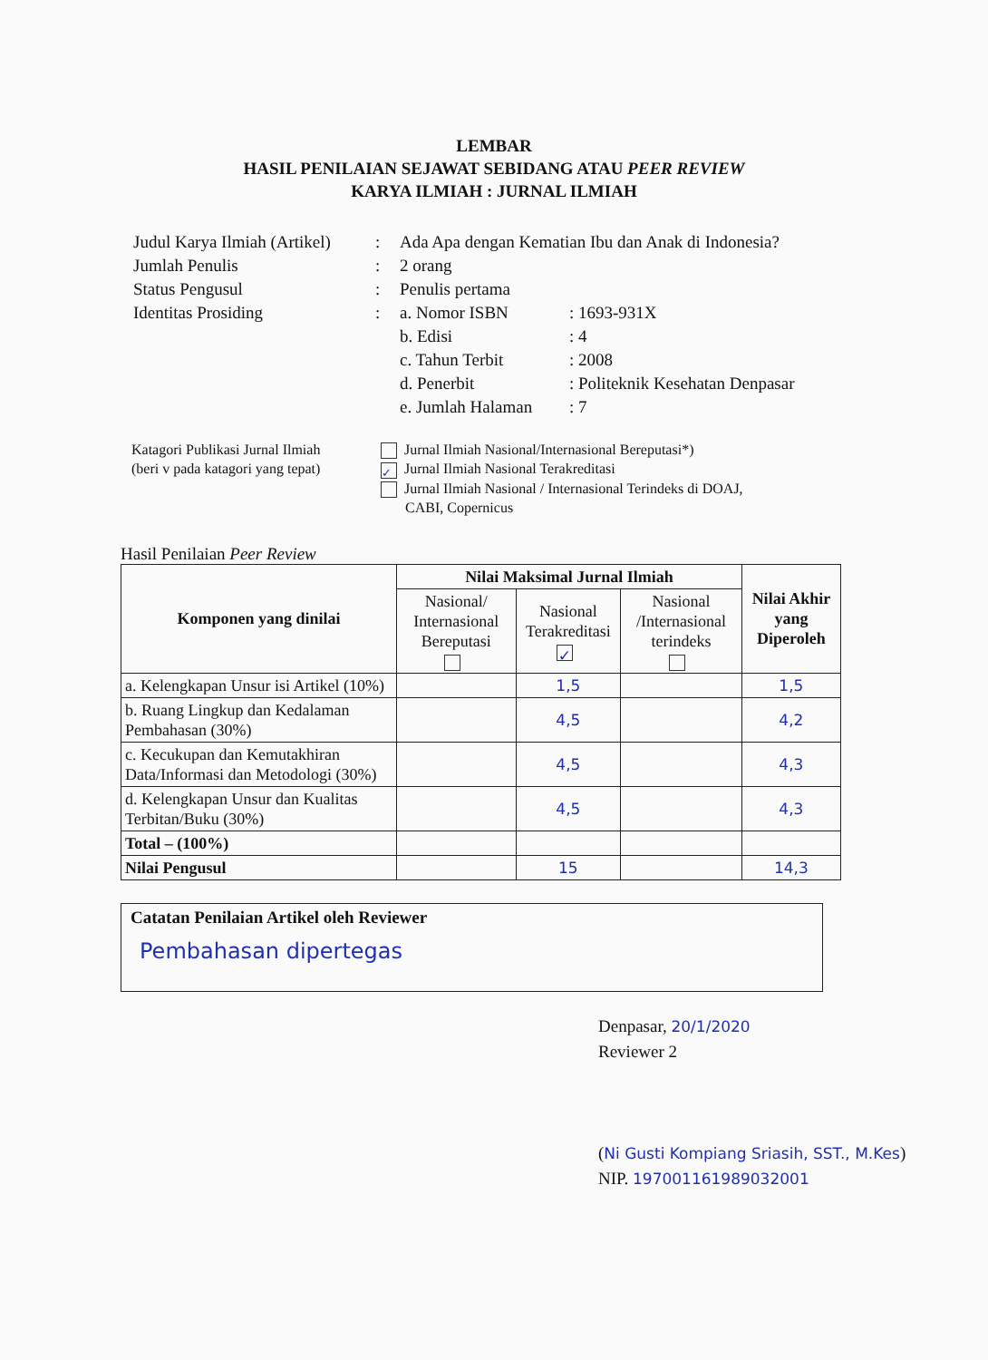LEMBAR
HASIL PENILAIAN SEJAWAT SEBIDANG ATAU PEER REVIEW
KARYA ILMIAH : JURNAL ILMIAH
| Judul Karya Ilmiah (Artikel) | : | Ada Apa dengan Kematian Ibu dan Anak di Indonesia? | |
| Jumlah Penulis | : | 2 orang | |
| Status Pengusul | : | Penulis pertama | |
| Identitas Prosiding | : | a. Nomor ISBN | : 1693-931X |
| | | b. Edisi | : 4 |
| | | c. Tahun Terbit | : 2008 |
| | | d. Penerbit | : Politeknik Kesehatan Denpasar |
| | | e. Jumlah Halaman | : 7 |
Katagori Publikasi Jurnal Ilmiah
(beri v pada katagori yang tepat)
Jurnal Ilmiah Nasional/Internasional Bereputasi*)
✓ Jurnal Ilmiah Nasional Terakreditasi
Jurnal Ilmiah Nasional / Internasional Terindeks di DOAJ,
CABI, Copernicus
Hasil Penilaian Peer Review
| Komponen yang dinilai | Nilai Maksimal Jurnal Ilmiah | | | Nilai Akhir yang Diperoleh |
| --- | --- | --- | --- | --- |
| | Nasional/ Internasional Bereputasi | Nasional Terakreditasi ✓ | Nasional /Internasional terindeks | |
| a. Kelengkapan Unsur isi Artikel (10%) | | 1,5 | | 1,5 |
| b. Ruang Lingkup dan Kedalaman Pembahasan (30%) | | 4,5 | | 4,2 |
| c. Kecukupan dan Kemutakhiran Data/Informasi dan Metodologi (30%) | | 4,5 | | 4,3 |
| d. Kelengkapan Unsur dan Kualitas Terbitan/Buku (30%) | | 4,5 | | 4,3 |
| Total – (100%) | | | | |
| Nilai Pengusul | | 15 | | 14,3 |
Catatan Penilaian Artikel oleh Reviewer
Pembahasan dipertegas
Denpasar, 20/1/2020
Reviewer 2
(Ni Gusti Kompiang Sriasih, SST., M.Kes)
NIP. 197001161989032001